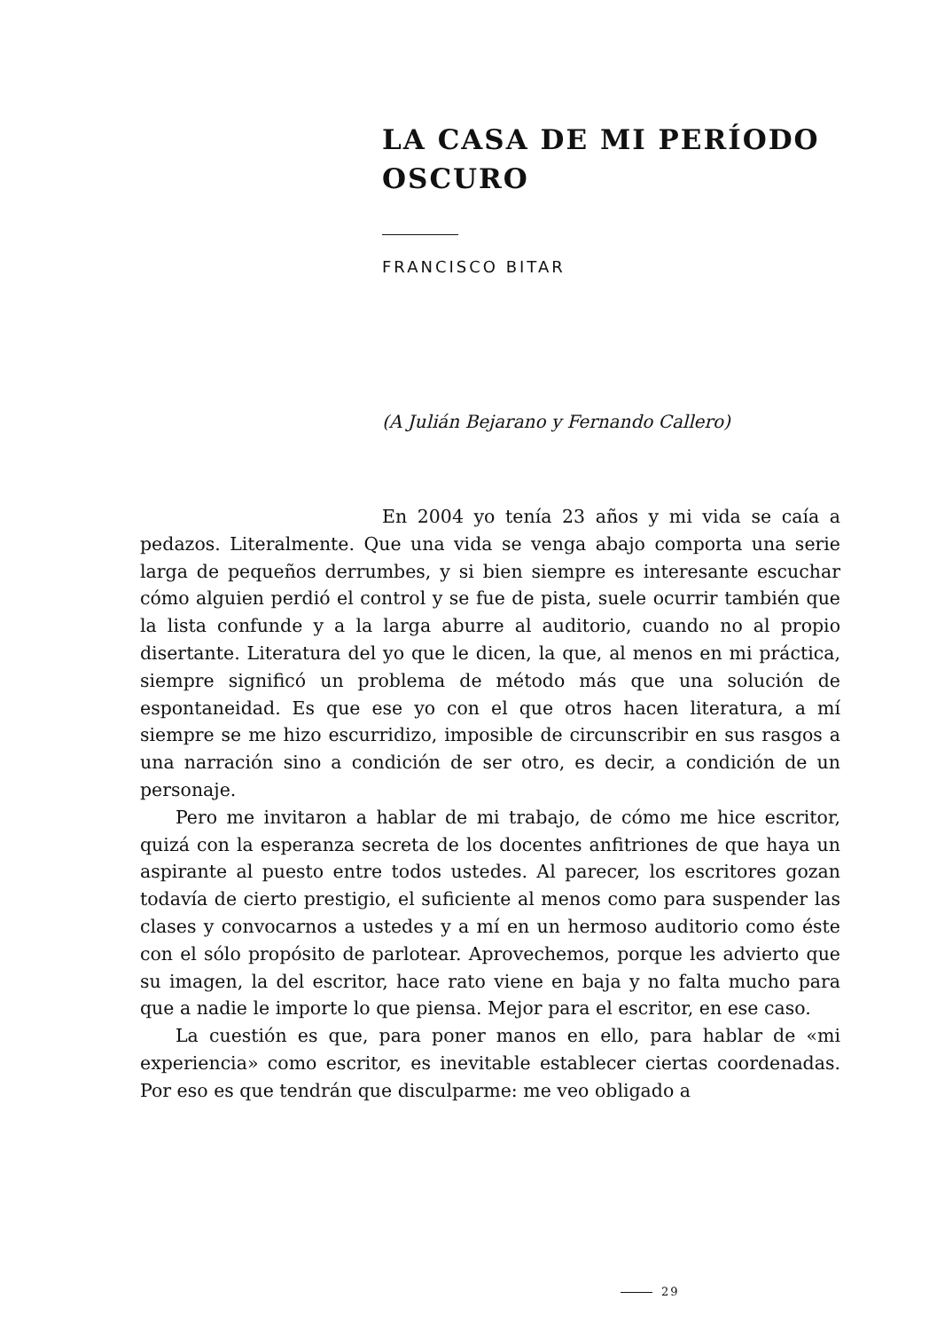LA CASA DE MI PERÍODO OSCURO
FRANCISCO BITAR
(A Julián Bejarano y Fernando Callero)
En 2004 yo tenía 23 años y mi vida se caía a pedazos. Literalmente. Que una vida se venga abajo comporta una serie larga de pequeños derrumbes, y si bien siempre es interesante escuchar cómo alguien perdió el control y se fue de pista, suele ocurrir también que la lista confunde y a la larga aburre al auditorio, cuando no al propio disertante. Literatura del yo que le dicen, la que, al menos en mi práctica, siempre significó un problema de método más que una solución de espontaneidad. Es que ese yo con el que otros hacen literatura, a mí siempre se me hizo escurridizo, imposible de circunscribir en sus rasgos a una narración sino a condición de ser otro, es decir, a condición de un personaje.
Pero me invitaron a hablar de mi trabajo, de cómo me hice escritor, quizá con la esperanza secreta de los docentes anfitriones de que haya un aspirante al puesto entre todos ustedes. Al parecer, los escritores gozan todavía de cierto prestigio, el suficiente al menos como para suspender las clases y convocarnos a ustedes y a mí en un hermoso auditorio como éste con el sólo propósito de parlotear. Aprovechemos, porque les advierto que su imagen, la del escritor, hace rato viene en baja y no falta mucho para que a nadie le importe lo que piensa. Mejor para el escritor, en ese caso.
La cuestión es que, para poner manos en ello, para hablar de «mi experiencia» como escritor, es inevitable establecer ciertas coordenadas. Por eso es que tendrán que disculparme: me veo obligado a
29